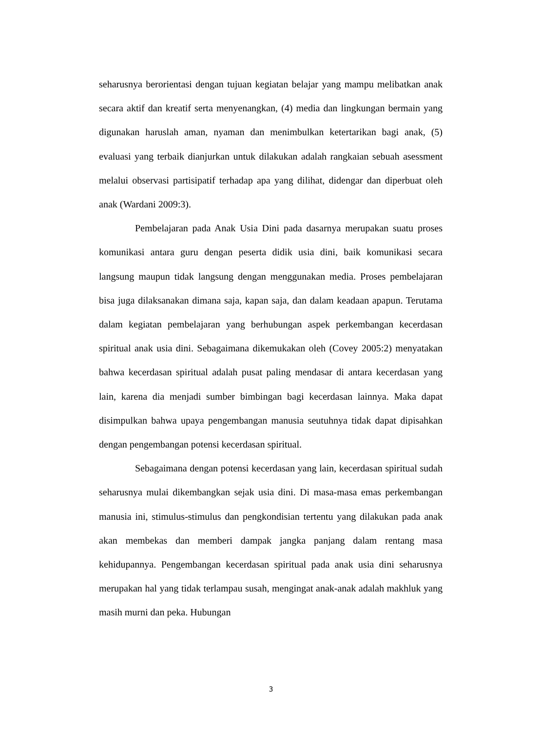seharusnya berorientasi dengan tujuan kegiatan belajar yang mampu melibatkan anak secara aktif dan kreatif serta menyenangkan, (4) media dan lingkungan bermain yang digunakan haruslah aman, nyaman dan menimbulkan ketertarikan bagi anak, (5) evaluasi yang terbaik dianjurkan untuk dilakukan adalah rangkaian sebuah asessment melalui observasi partisipatif terhadap apa yang dilihat, didengar dan diperbuat oleh anak (Wardani 2009:3).
Pembelajaran pada Anak Usia Dini pada dasarnya merupakan suatu proses komunikasi antara guru dengan peserta didik usia dini, baik komunikasi secara langsung maupun tidak langsung dengan menggunakan media. Proses pembelajaran bisa juga dilaksanakan dimana saja, kapan saja, dan dalam keadaan apapun. Terutama dalam kegiatan pembelajaran yang berhubungan aspek perkembangan kecerdasan spiritual anak usia dini. Sebagaimana dikemukakan oleh (Covey 2005:2) menyatakan bahwa kecerdasan spiritual adalah pusat paling mendasar di antara kecerdasan yang lain, karena dia menjadi sumber bimbingan bagi kecerdasan lainnya. Maka dapat disimpulkan bahwa upaya pengembangan manusia seutuhnya tidak dapat dipisahkan dengan pengembangan potensi kecerdasan spiritual.
Sebagaimana dengan potensi kecerdasan yang lain, kecerdasan spiritual sudah seharusnya mulai dikembangkan sejak usia dini. Di masa-masa emas perkembangan manusia ini, stimulus-stimulus dan pengkondisian tertentu yang dilakukan pada anak akan membekas dan memberi dampak jangka panjang dalam rentang masa kehidupannya. Pengembangan kecerdasan spiritual pada anak usia dini seharusnya merupakan hal yang tidak terlampau susah, mengingat anak-anak adalah makhluk yang masih murni dan peka. Hubungan
3